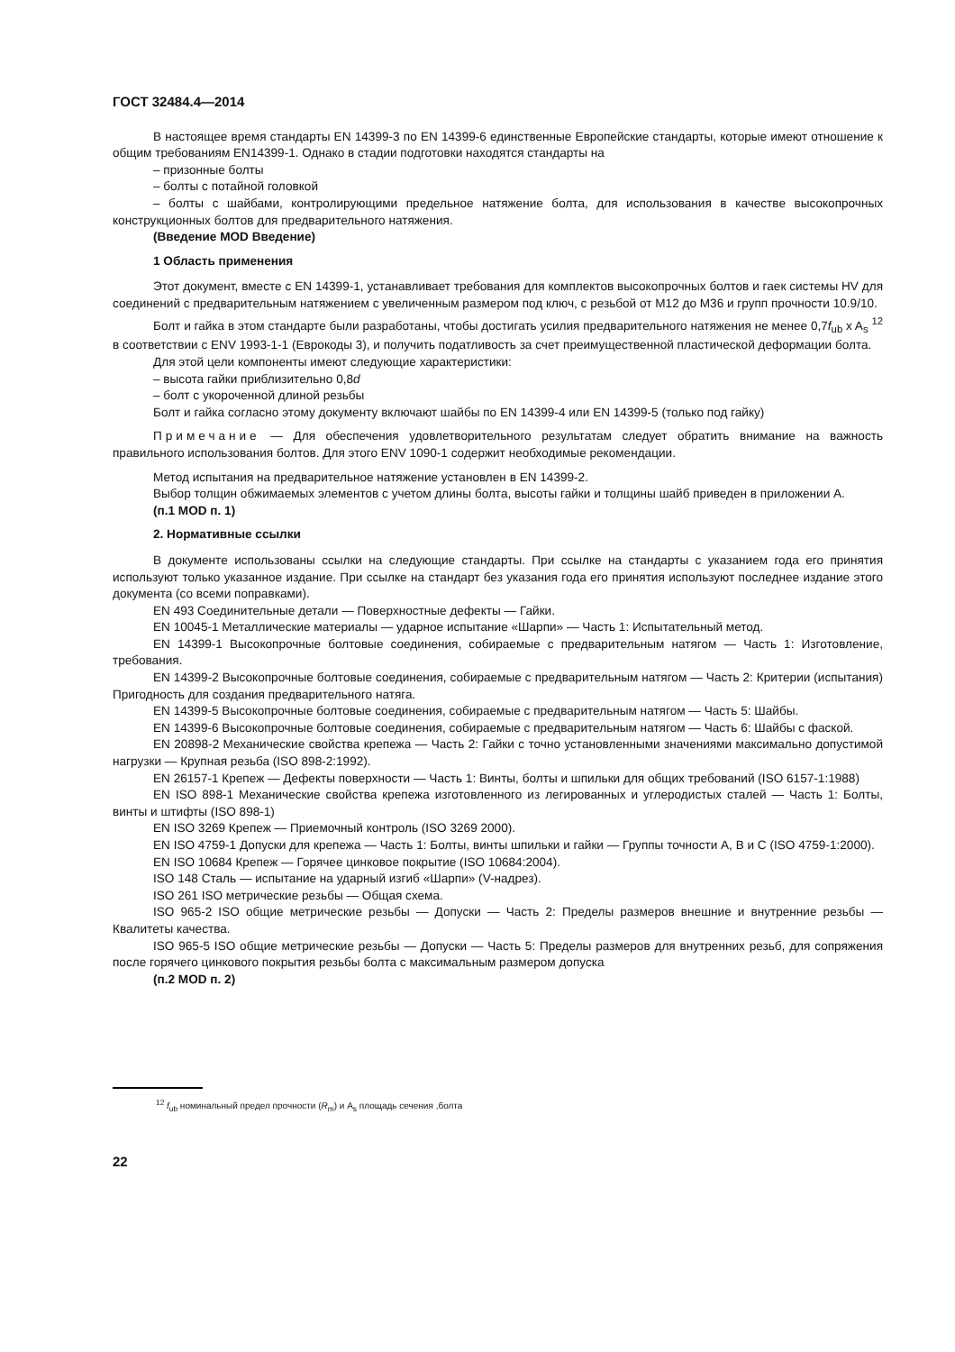ГОСТ 32484.4—2014
В настоящее время стандарты EN 14399-3 по EN 14399-6 единственные Европейские стандарты, которые имеют отношение к общим требованиям EN14399-1. Однако в стадии подготовки находятся стандарты на
– призонные болты
– болты с потайной головкой
– болты с шайбами, контролирующими предельное натяжение болта, для использования в качестве высокопрочных конструкционных болтов для предварительного натяжения.
(Введение MOD Введение)
1 Область применения
Этот документ, вместе с EN 14399-1, устанавливает требования для комплектов высокопрочных болтов и гаек системы HV для соединений с предварительным натяжением с увеличенным размером под ключ, с резьбой от M12 до M36 и групп прочности 10.9/10.
Болт и гайка в этом стандарте были разработаны, чтобы достигать усилия предварительного натяжения не менее 0,7f<sub>ub</sub> x A<sub>s</sub> <sup>12</sup> в соответствии с ENV 1993-1-1 (Еврокоды 3), и получить податливость за счет преимущественной пластической деформации болта.
Для этой цели компоненты имеют следующие характеристики:
– высота гайки приблизительно 0,8d
– болт с укороченной длиной резьбы
Болт и гайка согласно этому документу включают шайбы по EN 14399-4 или EN 14399-5 (только под гайку)
Примечание — Для обеспечения удовлетворительного результатам следует обратить внимание на важность правильного использования болтов. Для этого ENV 1090-1 содержит необходимые рекомендации.
Метод испытания на предварительное натяжение установлен в EN 14399-2.
Выбор толщин обжимаемых элементов с учетом длины болта, высоты гайки и толщины шайб приведен в приложении А.
(п.1 MOD п. 1)
2. Нормативные ссылки
В документе использованы ссылки на следующие стандарты. При ссылке на стандарты с указанием года его принятия используют только указанное издание. При ссылке на стандарт без указания года его принятия используют последнее издание этого документа (со всеми поправками).
EN 493 Соединительные детали — Поверхностные дефекты — Гайки.
EN 10045-1 Металлические материалы — ударное испытание «Шарпи» — Часть 1: Испытательный метод.
EN 14399-1 Высокопрочные болтовые соединения, собираемые с предварительным натягом — Часть 1: Изготовление, требования.
EN 14399-2 Высокопрочные болтовые соединения, собираемые с предварительным натягом — Часть 2: Критерии (испытания) Пригодность для создания предварительного натяга.
EN 14399-5 Высокопрочные болтовые соединения, собираемые с предварительным натягом — Часть 5: Шайбы.
EN 14399-6 Высокопрочные болтовые соединения, собираемые с предварительным натягом — Часть 6: Шайбы с фаской.
EN 20898-2 Механические свойства крепежа — Часть 2: Гайки с точно установленными значениями максимально допустимой нагрузки — Крупная резьба (ISO 898-2:1992).
EN 26157-1 Крепеж — Дефекты поверхности — Часть 1: Винты, болты и шпильки для общих требований (ISO 6157-1:1988)
EN ISO 898-1 Механические свойства крепежа изготовленного из легированных и углеродистых сталей — Часть 1: Болты, винты и штифты (ISO 898-1)
EN ISO 3269 Крепеж — Приемочный контроль (ISO 3269 2000).
EN ISO 4759-1 Допуски для крепежа — Часть 1: Болты, винты шпильки и гайки — Группы точности А, В и С (ISO 4759-1:2000).
EN ISO 10684 Крепеж — Горячее цинковое покрытие (ISO 10684:2004).
ISO 148 Сталь — испытание на ударный изгиб «Шарпи» (V-надрез).
ISO 261 ISO метрические резьбы — Общая схема.
ISO 965-2 ISO общие метрические резьбы — Допуски — Часть 2: Пределы размеров внешние и внутренние резьбы — Квалитеты качества.
ISO 965-5 ISO общие метрические резьбы — Допуски — Часть 5: Пределы размеров для внутренних резьб, для сопряжения после горячего цинкового покрытия резьбы болта с максимальным размером допуска
(п.2 MOD п. 2)
<sup>12</sup> f<sub>ub</sub> номинальный предел прочности (R<sub>m</sub>) и A<sub>s</sub> площадь сечения ,болта
22